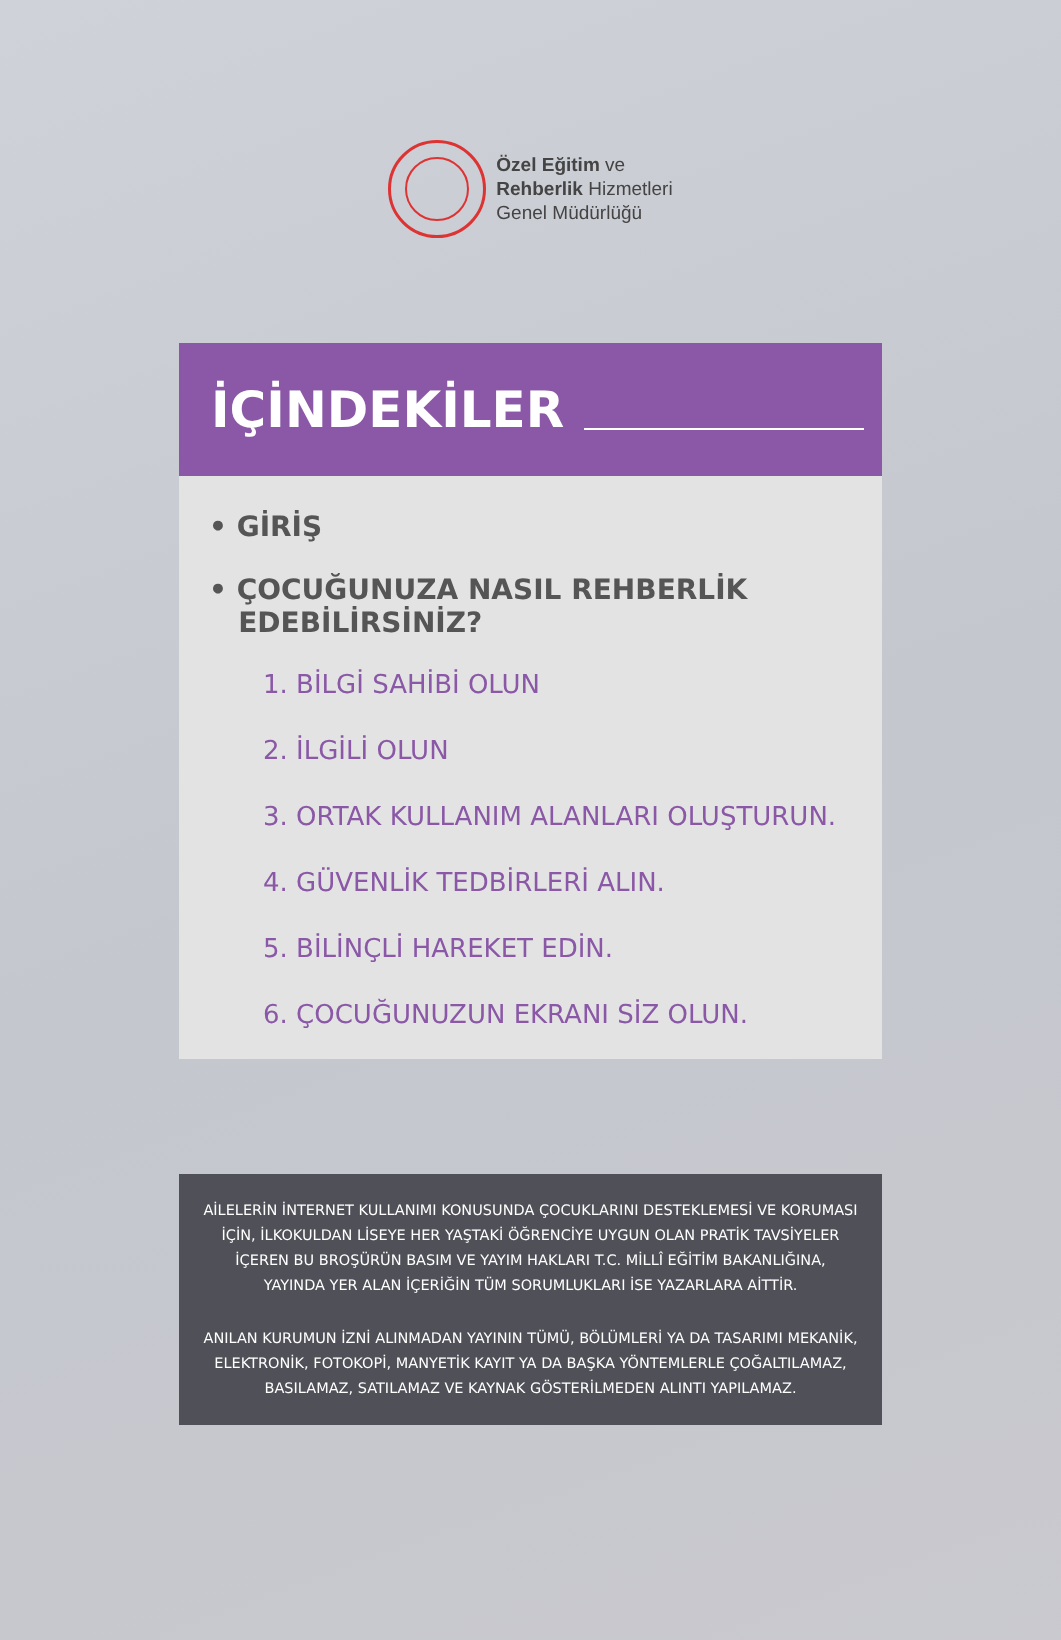Özel Eğitim ve
Rehberlik Hizmetleri
Genel Müdürlüğü
İÇİNDEKİLER
• GİRİŞ
• ÇOCUĞUNUZA NASIL REHBERLİK
EDEBİLİRSİNİZ?
1. BİLGİ SAHİBİ OLUN
2. İLGİLİ OLUN
3. ORTAK KULLANIM ALANLARI OLUŞTURUN.
4. GÜVENLİK TEDBİRLERİ ALIN.
5. BİLİNÇLİ HAREKET EDİN.
6. ÇOCUĞUNUZUN EKRANI SİZ OLUN.
AİLELERİN İNTERNET KULLANIMI KONUSUNDA ÇOCUKLARINI DESTEKLEMESİ VE KORUMASI
İÇİN, İLKOKULDAN LİSEYE HER YAŞTAKİ ÖĞRENCİYE UYGUN OLAN PRATİK TAVSİYELER
İÇEREN BU BROŞÜRÜN BASIM VE YAYIM HAKLARI T.C. MİLLÎ EĞİTİM BAKANLIĞINA,
YAYINDA YER ALAN İÇERİĞİN TÜM SORUMLUKLARI İSE YAZARLARA AİTTİR.
ANILAN KURUMUN İZNİ ALINMADAN YAYININ TÜMÜ, BÖLÜMLERİ YA DA TASARIMI MEKANİK,
ELEKTRONİK, FOTOKOPİ, MANYETİK KAYIT YA DA BAŞKA YÖNTEMLERLE ÇOĞALTILAMAZ,
BASILAMAZ, SATILAMAZ VE KAYNAK GÖSTERİLMEDEN ALINTI YAPILAMAZ.